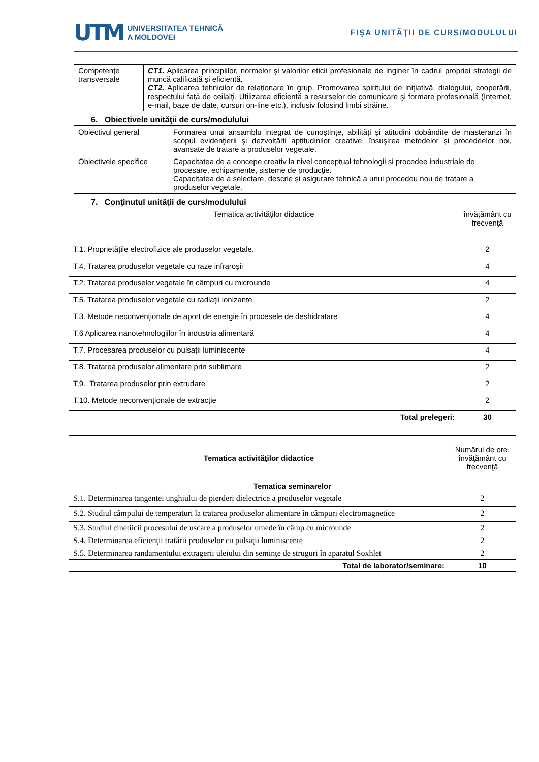UTM UNIVERSITATEA TEHNICĂ
A MOLDOVEI
FIŞA UNITĂŢII DE CURS/MODULULUI
| Competenţe transversale | CT1. Aplicarea principiilor, normelor și valorilor eticii profesionale de inginer în cadrul propriei strategii de muncă calificată și eficientă. CT2. Aplicarea tehnicilor de relaționare în grup. Promovarea spiritului de inițiativă, dialogului, cooperării, respectului față de ceilalți. Utilizarea eficientă a resurselor de comunicare şi formare profesională (Internet, e-mail, baze de date, cursuri on-line etc.), inclusiv folosind limbi străine. |
6. Obiectivele unităţii de curs/modulului
| Obiectivul general | Formarea unui ansamblu integrat de cunoștințe, abilități și atitudini dobândite de masteranzi în scopul evidenţierii şi dezvoltării aptitudinilor creative, însuşirea metodelor și procedeelor noi, avansate de tratare a produselor vegetale. |
| Obiectivele specifice | Capacitatea de a concepe creativ la nivel conceptual tehnologii și procedee industriale de procesare, echipamente, sisteme de producţie. Capacitatea de a selectare, descrie și asigurare tehnică a unui procedeu nou de tratare a produselor vegetale. |
7. Conţinutul unităţii de curs/modulului
| Tematica activităţilor didactice | învăţământ cu frecvenţă |
| T.1. Proprietățile electrofizice ale produselor vegetale. | 2 |
| T.4. Tratarea produselor vegetale cu raze infraroșii | 4 |
| T.2. Tratarea produselor vegetale în câmpuri cu microunde | 4 |
| T.5. Tratarea produselor vegetale cu radiații ionizante | 2 |
| T.3. Metode neconvenționale de aport de energie în procesele de deshidratare | 4 |
| T.6 Aplicarea nanotehnologiilor în industria alimentară | 4 |
| T.7. Procesarea produselor cu pulsații luminiscente | 4 |
| T.8. Tratarea produselor alimentare prin sublimare | 2 |
| T.9. Tratarea produselor prin extrudare | 2 |
| T.10. Metode neconvenționale de extracție | 2 |
| Total prelegeri: | 30 |
| Tematica activităţilor didactice | Numărul de ore, învăţământ cu frecvenţă |
| Tematica seminarelor | |
| S.1. Determinarea tangentei unghiului de pierderi dielectrice a produselor vegetale | 2 |
| S.2. Studiul câmpului de temperaturi la tratarea produselor alimentare în câmpuri electromagnetice | 2 |
| S.3. Studiul cinetiicii procesului de uscare a produselor umede în câmp cu microunde | 2 |
| S.4. Determinarea eficienţii tratării produselor cu pulsaţii luminiscente | 2 |
| S.5. Determinarea randamentului extragerii uleiului din seminţe de struguri în aparatul Soxhlet | 2 |
| Total de laborator/seminare: | 10 |